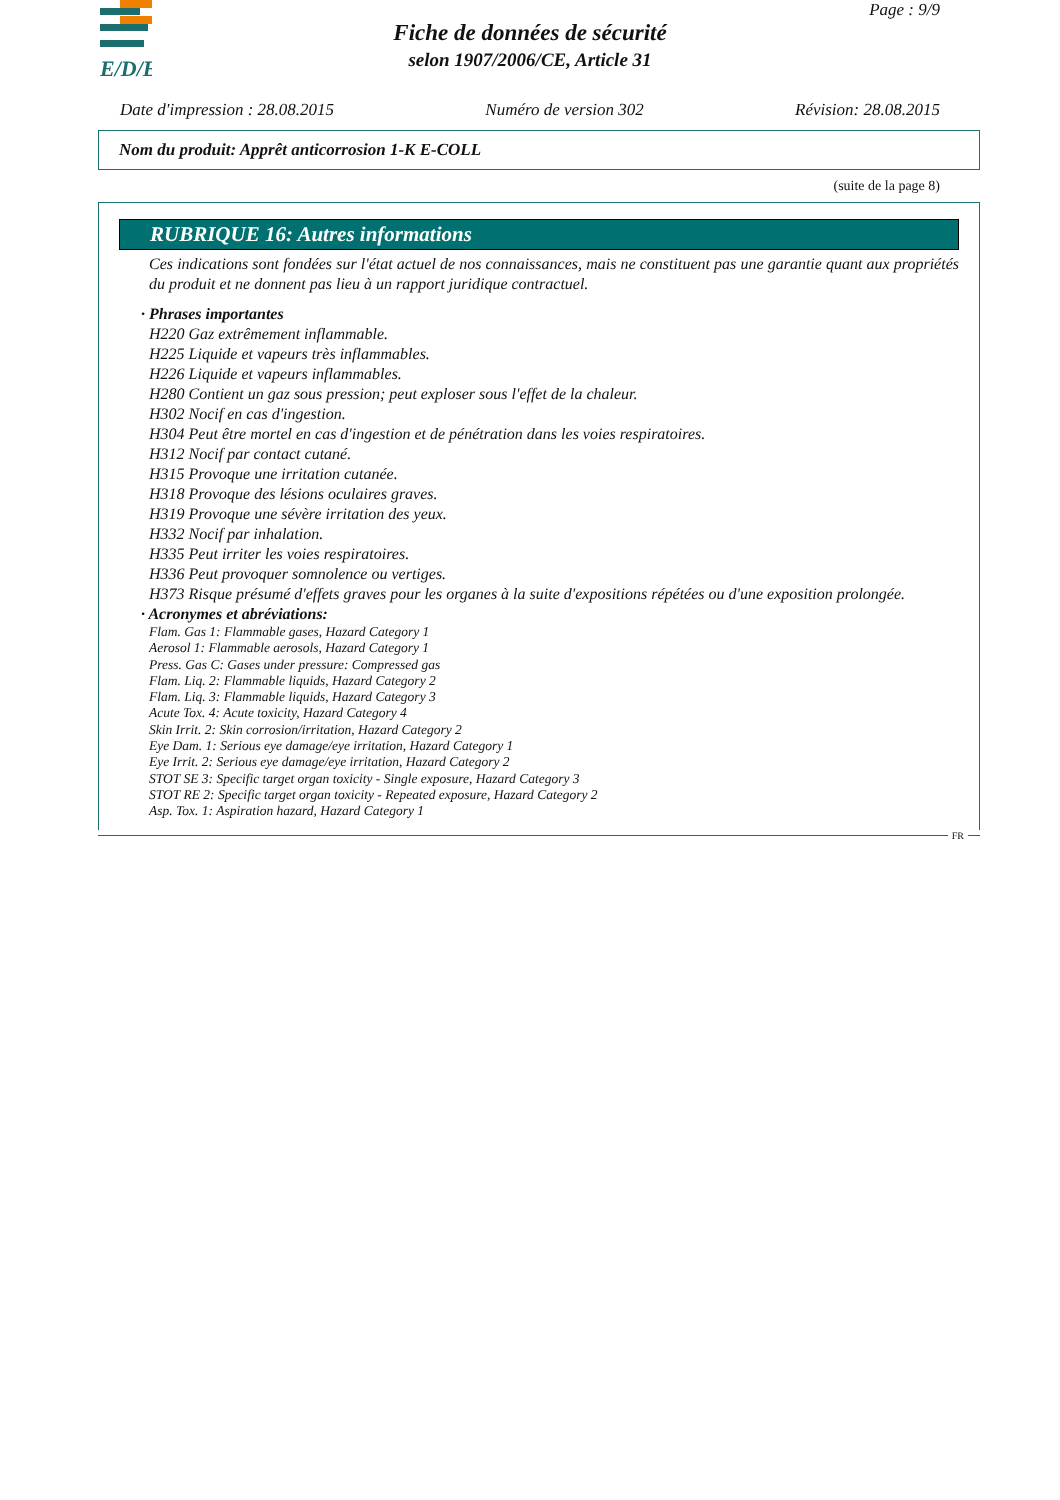E/D/E
Page : 9/9
Fiche de données de sécurité
selon 1907/2006/CE, Article 31
Date d'impression : 28.08.2015 Numéro de version 302 Révision: 28.08.2015
Nom du produit: Apprêt anticorrosion 1-K E-COLL
(suite de la page 8)
RUBRIQUE 16: Autres informations
Ces indications sont fondées sur l'état actuel de nos connaissances, mais ne constituent pas une garantie quant aux propriétés du produit et ne donnent pas lieu à un rapport juridique contractuel.
· Phrases importantes
H220 Gaz extrêmement inflammable.
H225 Liquide et vapeurs très inflammables.
H226 Liquide et vapeurs inflammables.
H280 Contient un gaz sous pression; peut exploser sous l'effet de la chaleur.
H302 Nocif en cas d'ingestion.
H304 Peut être mortel en cas d'ingestion et de pénétration dans les voies respiratoires.
H312 Nocif par contact cutané.
H315 Provoque une irritation cutanée.
H318 Provoque des lésions oculaires graves.
H319 Provoque une sévère irritation des yeux.
H332 Nocif par inhalation.
H335 Peut irriter les voies respiratoires.
H336 Peut provoquer somnolence ou vertiges.
H373 Risque présumé d'effets graves pour les organes à la suite d'expositions répétées ou d'une exposition prolongée.
· Acronymes et abréviations:
Flam. Gas 1: Flammable gases, Hazard Category 1
Aerosol 1: Flammable aerosols, Hazard Category 1
Press. Gas C: Gases under pressure: Compressed gas
Flam. Liq. 2: Flammable liquids, Hazard Category 2
Flam. Liq. 3: Flammable liquids, Hazard Category 3
Acute Tox. 4: Acute toxicity, Hazard Category 4
Skin Irrit. 2: Skin corrosion/irritation, Hazard Category 2
Eye Dam. 1: Serious eye damage/eye irritation, Hazard Category 1
Eye Irrit. 2: Serious eye damage/eye irritation, Hazard Category 2
STOT SE 3: Specific target organ toxicity - Single exposure, Hazard Category 3
STOT RE 2: Specific target organ toxicity - Repeated exposure, Hazard Category 2
Asp. Tox. 1: Aspiration hazard, Hazard Category 1
FR